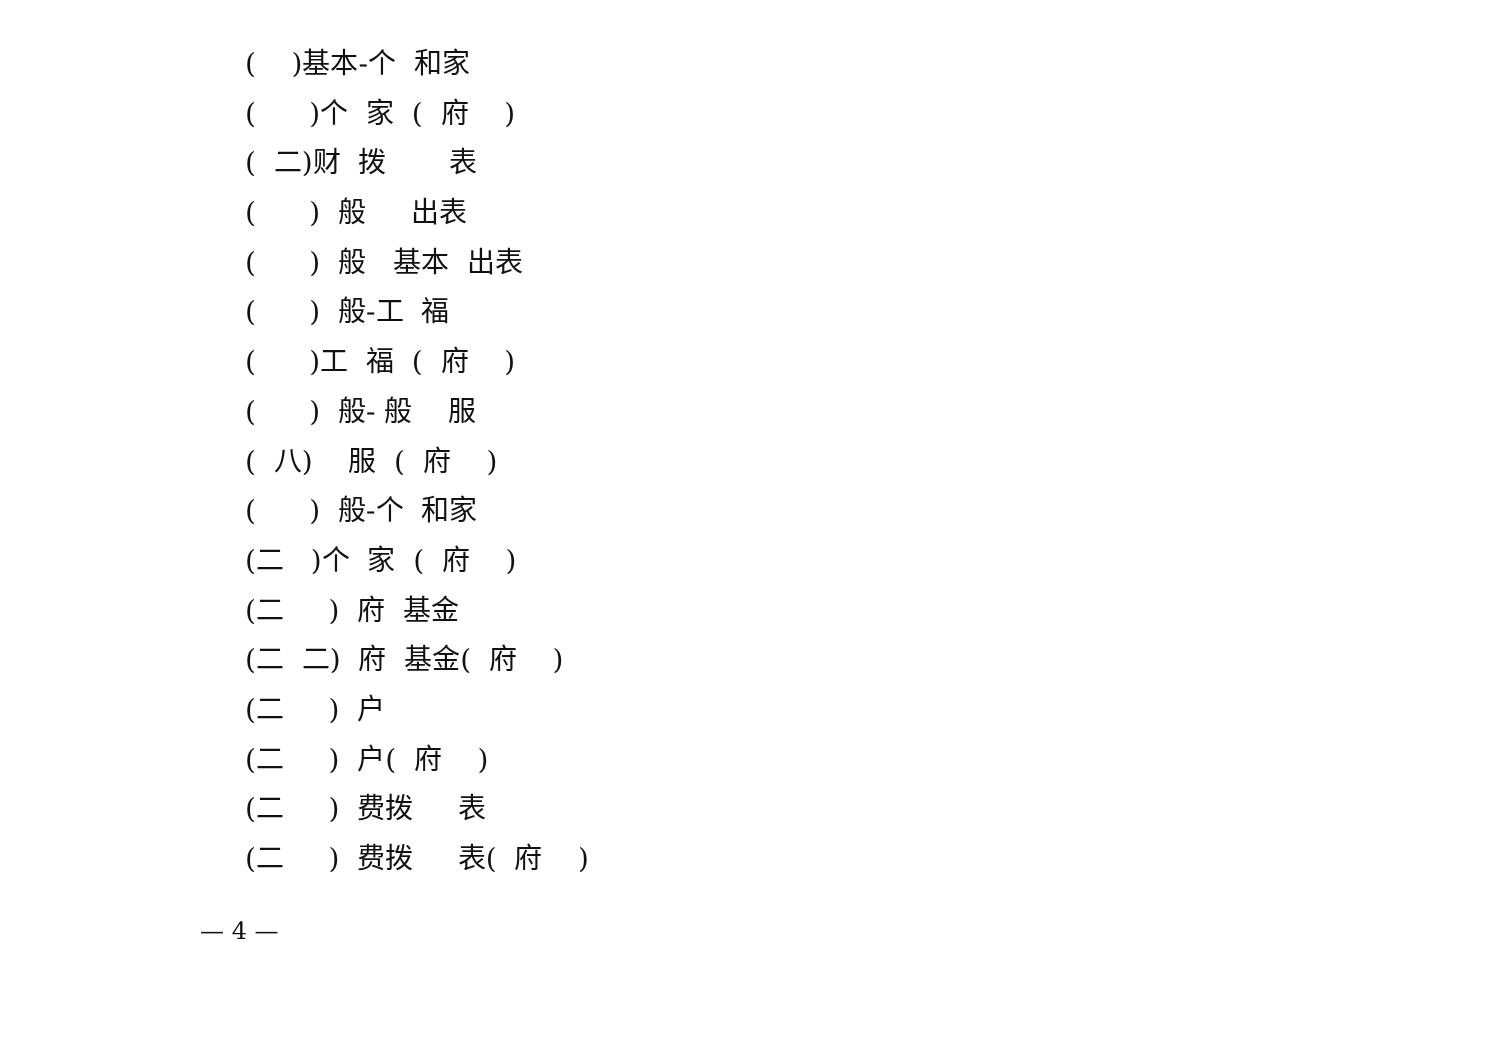( )基本-个 和家
( )个 家 ( 府 )
( 二)财 拨 表
( ) 般 出表
( ) 般 基本 出表
( ) 般-工 福
( )工 福 ( 府 )
( ) 般- 般 服
( 八) 服 ( 府 )
( ) 般-个 和家
(二 )个 家 ( 府 )
(二 ) 府 基金
(二 二) 府 基金( 府 )
(二 ) 户
(二 ) 户( 府 )
(二 ) 费拨 表
(二 ) 费拨 表( 府 )
— 4 —